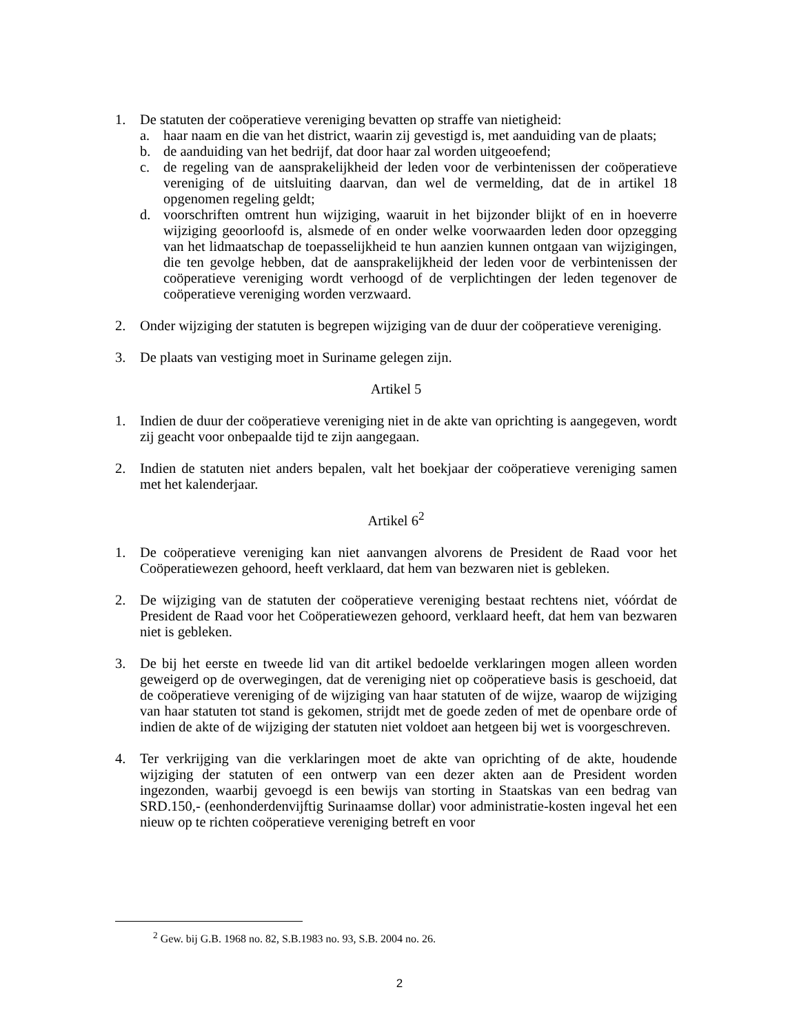1. De statuten der coöperatieve vereniging bevatten op straffe van nietigheid:
a. haar naam en die van het district, waarin zij gevestigd is, met aanduiding van de plaats;
b. de aanduiding van het bedrijf, dat door haar zal worden uitgeoefend;
c. de regeling van de aansprakelijkheid der leden voor de verbintenissen der coöperatieve vereniging of de uitsluiting daarvan, dan wel de vermelding, dat de in artikel 18 opgenomen regeling geldt;
d. voorschriften omtrent hun wijziging, waaruit in het bijzonder blijkt of en in hoeverre wijziging geoorloofd is, alsmede of en onder welke voorwaarden leden door opzegging van het lidmaatschap de toepasselijkheid te hun aanzien kunnen ontgaan van wijzigingen, die ten gevolge hebben, dat de aansprakelijkheid der leden voor de verbintenissen der coöperatieve vereniging wordt verhoogd of de verplichtingen der leden tegenover de coöperatieve vereniging worden verzwaard.
2. Onder wijziging der statuten is begrepen wijziging van de duur der coöperatieve vereniging.
3. De plaats van vestiging moet in Suriname gelegen zijn.
Artikel 5
1. Indien de duur der coöperatieve vereniging niet in de akte van oprichting is aangegeven, wordt zij geacht voor onbepaalde tijd te zijn aangegaan.
2. Indien de statuten niet anders bepalen, valt het boekjaar der coöperatieve vereniging samen met het kalenderjaar.
Artikel 6<sup>2</sup>
1. De coöperatieve vereniging kan niet aanvangen alvorens de President de Raad voor het Coöperatiewezen gehoord, heeft verklaard, dat hem van bezwaren niet is gebleken.
2. De wijziging van de statuten der coöperatieve vereniging bestaat rechtens niet, vóórdat de President de Raad voor het Coöperatiewezen gehoord, verklaard heeft, dat hem van bezwaren niet is gebleken.
3. De bij het eerste en tweede lid van dit artikel bedoelde verklaringen mogen alleen worden geweigerd op de overwegingen, dat de vereniging niet op coöperatieve basis is geschoeid, dat de coöperatieve vereniging of de wijziging van haar statuten of de wijze, waarop de wijziging van haar statuten tot stand is gekomen, strijdt met de goede zeden of met de openbare orde of indien de akte of de wijziging der statuten niet voldoet aan hetgeen bij wet is voorgeschreven.
4. Ter verkrijging van die verklaringen moet de akte van oprichting of de akte, houdende wijziging der statuten of een ontwerp van een dezer akten aan de President worden ingezonden, waarbij gevoegd is een bewijs van storting in Staatskas van een bedrag van SRD.150,- (eenhonderdenvijftig Surinaamse dollar) voor administratie-kosten ingeval het een nieuw op te richten coöperatieve vereniging betreft en voor
<sup>2</sup> Gew. bij G.B. 1968 no. 82, S.B.1983 no. 93, S.B. 2004 no. 26.
2